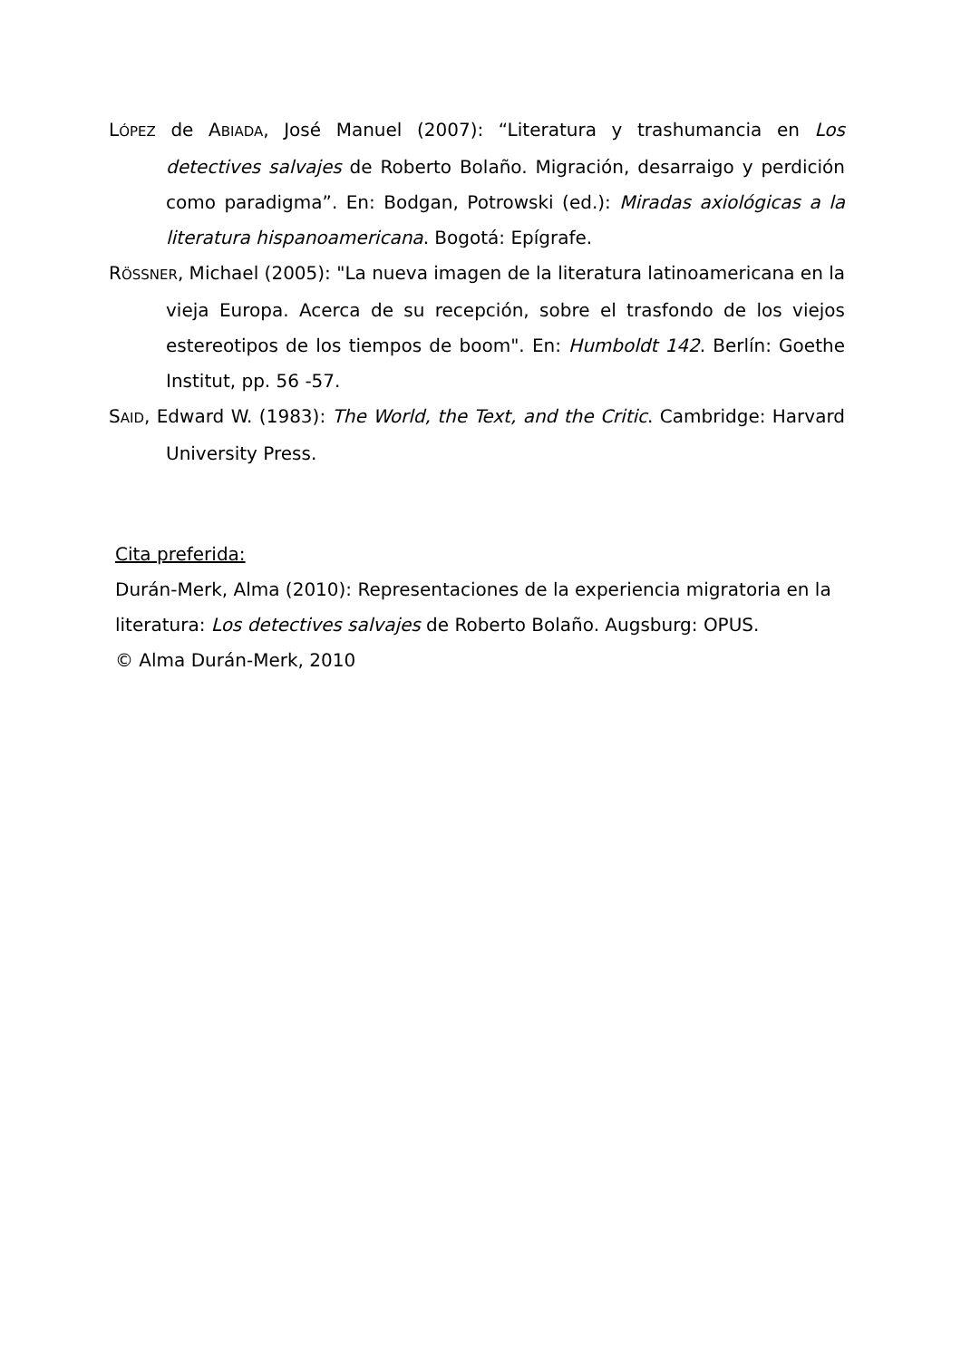LÓPEZ de ABIADA, José Manuel (2007): “Literatura y trashumancia en Los detectives salvajes de Roberto Bolaño. Migración, desarraigo y perdición como paradigma”. En: Bodgan, Potrowski (ed.): Miradas axiológicas a la literatura hispanoamericana. Bogotá: Epígrafe.
RÖSSNER, Michael (2005): "La nueva imagen de la literatura latinoamericana en la vieja Europa. Acerca de su recepción, sobre el trasfondo de los viejos estereotipos de los tiempos de boom". En: Humboldt 142. Berlín: Goethe Institut, pp. 56 -57.
SAID, Edward W. (1983): The World, the Text, and the Critic. Cambridge: Harvard University Press.
Cita preferida:
Durán-Merk, Alma (2010): Representaciones de la experiencia migratoria en la literatura: Los detectives salvajes de Roberto Bolaño. Augsburg: OPUS.
© Alma Durán-Merk, 2010